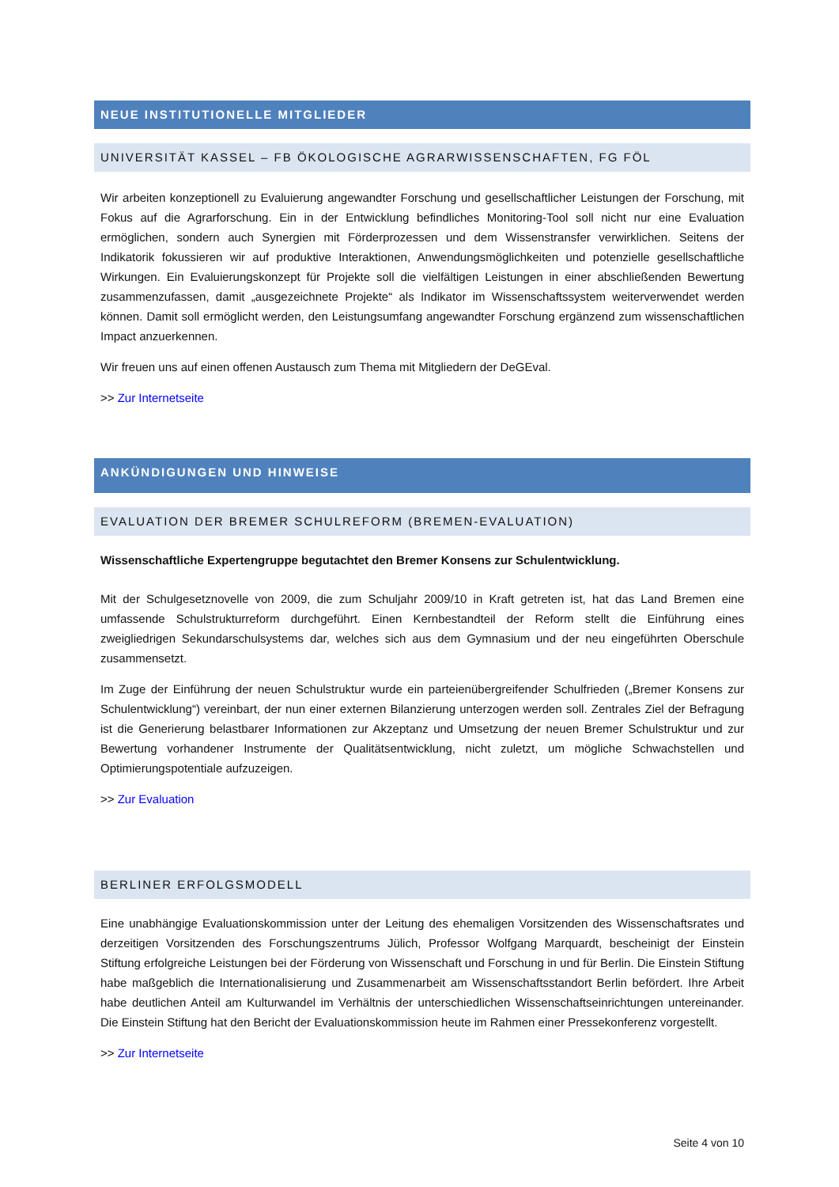NEUE INSTITUTIONELLE MITGLIEDER
UNIVERSITÄT KASSEL – FB ÖKOLOGISCHE AGRARWISSENSCHAFTEN, FG FÖL
Wir arbeiten konzeptionell zu Evaluierung angewandter Forschung und gesellschaftlicher Leistungen der Forschung, mit Fokus auf die Agrarforschung. Ein in der Entwicklung befindliches Monitoring-Tool soll nicht nur eine Evaluation ermöglichen, sondern auch Synergien mit Förderprozessen und dem Wissenstransfer verwirklichen. Seitens der Indikatorik fokussieren wir auf produktive Interaktionen, Anwendungsmöglichkeiten und potenzielle gesellschaftliche Wirkungen. Ein Evaluierungskonzept für Projekte soll die vielfältigen Leistungen in einer abschließenden Bewertung zusammenzufassen, damit „ausgezeichnete Projekte“ als Indikator im Wissenschaftssystem weiterverwendet werden können. Damit soll ermöglicht werden, den Leistungsumfang angewandter Forschung ergänzend zum wissenschaftlichen Impact anzuerkennen.
Wir freuen uns auf einen offenen Austausch zum Thema mit Mitgliedern der DeGEval.
>> Zur Internetseite
ANKÜNDIGUNGEN UND HINWEISE
EVALUATION DER BREMER SCHULREFORM (BREMEN-EVALUATION)
Wissenschaftliche Expertengruppe begutachtet den Bremer Konsens zur Schulentwicklung.
Mit der Schulgesetznovelle von 2009, die zum Schuljahr 2009/10 in Kraft getreten ist, hat das Land Bremen eine umfassende Schulstrukturreform durchgeführt. Einen Kernbestandteil der Reform stellt die Einführung eines zweigliedrigen Sekundarschulsystems dar, welches sich aus dem Gymnasium und der neu eingeführten Oberschule zusammensetzt.
Im Zuge der Einführung der neuen Schulstruktur wurde ein parteienübergreifender Schulfrieden („Bremer Konsens zur Schulentwicklung“) vereinbart, der nun einer externen Bilanzierung unterzogen werden soll. Zentrales Ziel der Befragung ist die Generierung belastbarer Informationen zur Akzeptanz und Umsetzung der neuen Bremer Schulstruktur und zur Bewertung vorhandener Instrumente der Qualitätsentwicklung, nicht zuletzt, um mögliche Schwachstellen und Optimierungspotentiale aufzuzeigen.
>> Zur Evaluation
BERLINER ERFOLGSMODELL
Eine unabhängige Evaluationskommission unter der Leitung des ehemaligen Vorsitzenden des Wissenschaftsrates und derzeitigen Vorsitzenden des Forschungszentrums Jülich, Professor Wolfgang Marquardt, bescheinigt der Einstein Stiftung erfolgreiche Leistungen bei der Förderung von Wissenschaft und Forschung in und für Berlin. Die Einstein Stiftung habe maßgeblich die Internationalisierung und Zusammenarbeit am Wissenschaftsstandort Berlin befördert. Ihre Arbeit habe deutlichen Anteil am Kulturwandel im Verhältnis der unterschiedlichen Wissenschaftseinrichtungen untereinander. Die Einstein Stiftung hat den Bericht der Evaluationskommission heute im Rahmen einer Pressekonferenz vorgestellt.
>> Zur Internetseite
Seite 4 von 10